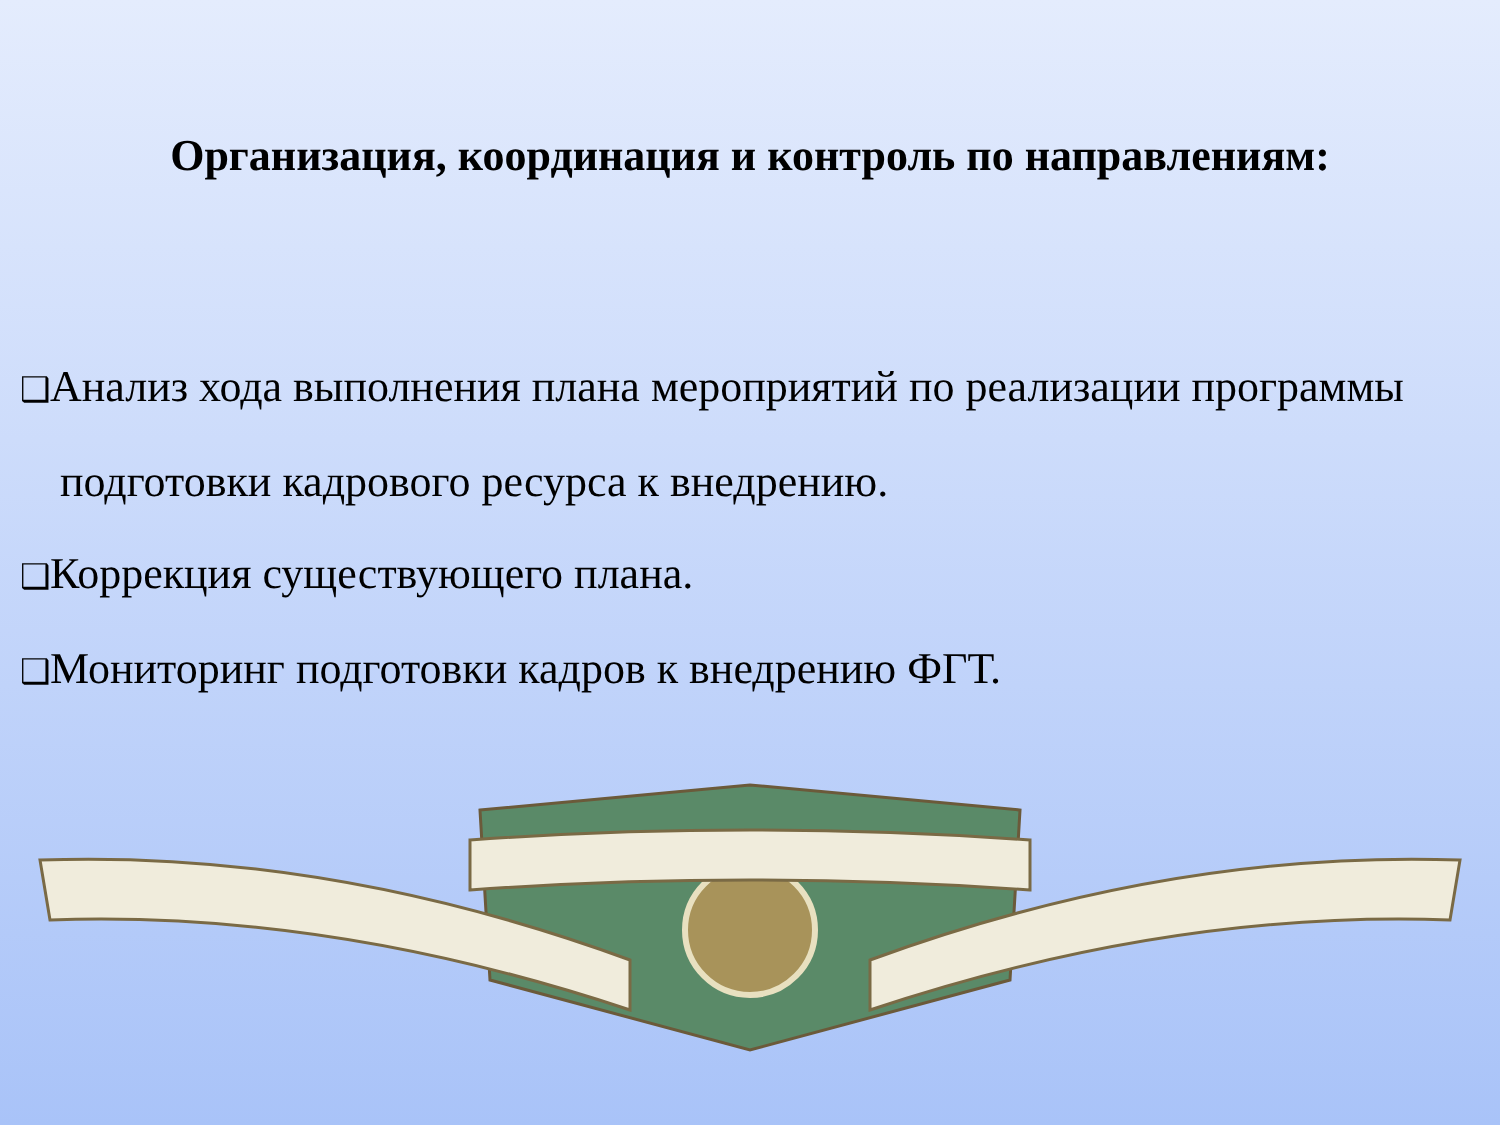Организация, координация и контроль по направлениям:
❑ Анализ хода выполнения плана мероприятий по реализации программы подготовки кадрового ресурса к внедрению.
❑ Коррекция существующего плана.
❑ Мониторинг подготовки кадров к внедрению ФГТ.